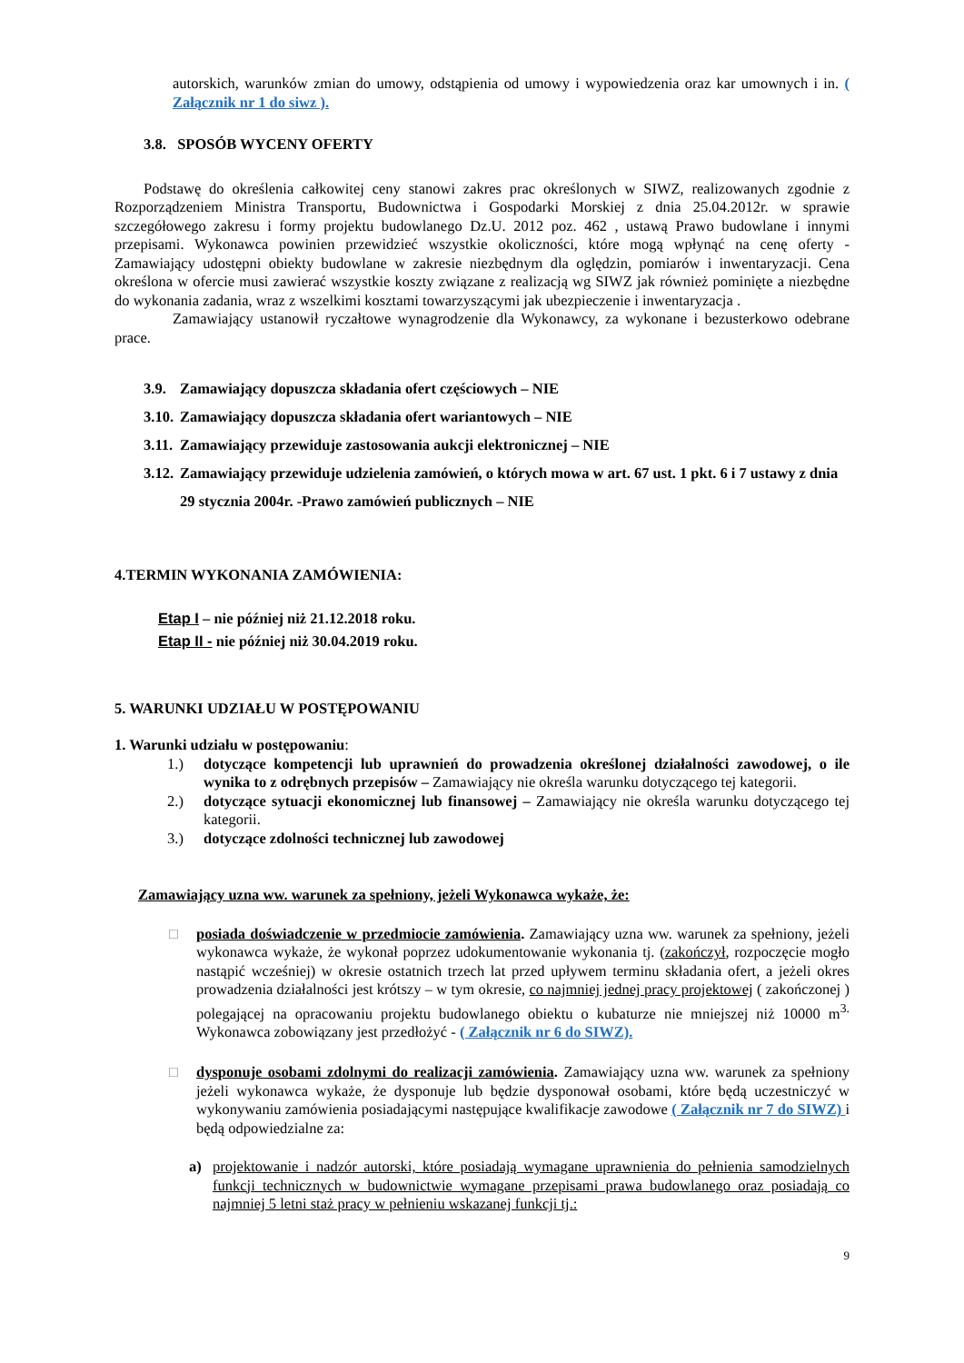autorskich, warunków zmian do umowy, odstąpienia od umowy i wypowiedzenia oraz kar umownych i in. ( Załącznik nr 1 do siwz ).
3.8. SPOSÓB WYCENY OFERTY
Podstawę do określenia całkowitej ceny stanowi zakres prac określonych w SIWZ, realizowanych zgodnie z Rozporządzeniem Ministra Transportu, Budownictwa i Gospodarki Morskiej z dnia 25.04.2012r. w sprawie szczegółowego zakresu i formy projektu budowlanego Dz.U. 2012 poz. 462 , ustawą Prawo budowlane i innymi przepisami. Wykonawca powinien przewidzieć wszystkie okoliczności, które mogą wpłynąć na cenę oferty - Zamawiający udostępni obiekty budowlane w zakresie niezbędnym dla oględzin, pomiarów i inwentaryzacji. Cena określona w ofercie musi zawierać wszystkie koszty związane z realizacją wg SIWZ jak również pominięte a niezbędne do wykonania zadania, wraz z wszelkimi kosztami towarzyszącymi jak ubezpieczenie i inwentaryzacja .
Zamawiający ustanowił ryczałtowe wynagrodzenie dla Wykonawcy, za wykonane i bezusterkowo odebrane prace.
3.9. Zamawiający dopuszcza składania ofert częściowych – NIE
3.10. Zamawiający dopuszcza składania ofert wariantowych – NIE
3.11. Zamawiający przewiduje zastosowania aukcji elektronicznej – NIE
3.12. Zamawiający przewiduje udzielenia zamówień, o których mowa w art. 67 ust. 1 pkt. 6 i 7 ustawy z dnia 29 stycznia 2004r. -Prawo zamówień publicznych – NIE
4.TERMIN WYKONANIA ZAMÓWIENIA:
Etap I – nie później niż 21.12.2018 roku.
Etap II - nie później niż 30.04.2019 roku.
5. WARUNKI UDZIAŁU W POSTĘPOWANIU
1. Warunki udziału w postępowaniu:
1.) dotyczące kompetencji lub uprawnień do prowadzenia określonej działalności zawodowej, o ile wynika to z odrębnych przepisów – Zamawiający nie określa warunku dotyczącego tej kategorii.
2.) dotyczące sytuacji ekonomicznej lub finansowej – Zamawiający nie określa warunku dotyczącego tej kategorii.
3.) dotyczące zdolności technicznej lub zawodowej
Zamawiający uzna ww. warunek za spełniony, jeżeli Wykonawca wykaże, że:
□ posiada doświadczenie w przedmiocie zamówienia. Zamawiający uzna ww. warunek za spełniony, jeżeli wykonawca wykaże, że wykonał poprzez udokumentowanie wykonania tj. (zakończył, rozpoczęcie mogło nastąpić wcześniej) w okresie ostatnich trzech lat przed upływem terminu składania ofert, a jeżeli okres prowadzenia działalności jest krótszy – w tym okresie, co najmniej jednej pracy projektowej ( zakończonej ) polegającej na opracowaniu projektu budowlanego obiektu o kubaturze nie mniejszej niż 10000 m<sup>3.</sup> Wykonawca zobowiązany jest przedłożyć - ( Załącznik nr 6 do SIWZ).
□ dysponuje osobami zdolnymi do realizacji zamówienia. Zamawiający uzna ww. warunek za spełniony jeżeli wykonawca wykaże, że dysponuje lub będzie dysponował osobami, które będą uczestniczyć w wykonywaniu zamówienia posiadającymi następujące kwalifikacje zawodowe ( Załącznik nr 7 do SIWZ) i będą odpowiedzialne za:
a) projektowanie i nadzór autorski, które posiadają wymagane uprawnienia do pełnienia samodzielnych funkcji technicznych w budownictwie wymagane przepisami prawa budowlanego oraz posiadają co najmniej 5 letni staż pracy w pełnieniu wskazanej funkcji tj.:
9